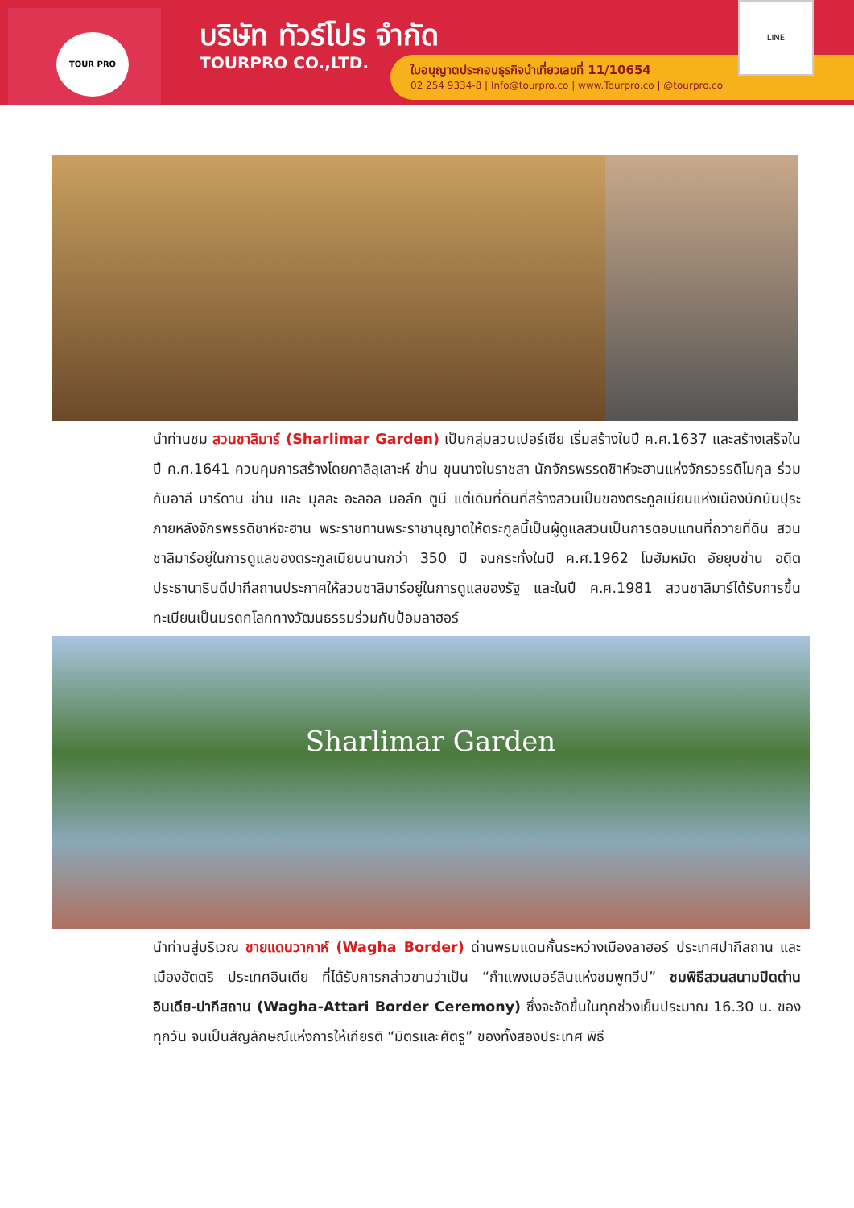TOUR PRO บริษัท ทัวร์โปร จำกัด
TOURPRO CO.,LTD.
ใบอนุญาตประกอบธุรกิจนำเที่ยวเลขที่ 11/10654
02 254 9334-8 | Info@tourpro.co | www.Tourpro.co | @tourpro.co
LINE
นำท่านชม สวนชาลิมาร์ (Sharlimar Garden) เป็นกลุ่มสวนเปอร์เซีย เริ่มสร้างในปี ค.ศ.1637 และสร้างเสร็จในปี ค.ศ.1641 ควบคุมการสร้างโดยคาลิลุเลาะห์ ข่าน ขุนนางในราชสา นักจักรพรรดชิาห์จะฮานแห่งจักรวรรดิโมกุล ร่วมกับอาลี มาร์ดาน ข่าน และ มุลละ อะลอล มอล์ก ตูนี แต่เดิมที่ดินที่สร้างสวนเป็นของตระกูลเมียนแห่งเมืองบักบันปุระ ภายหลังจักรพรรดิชาห์จะฮาน พระราชทานพระราชานุญาตให้ตระกูลนี้เป็นผู้ดูแลสวนเป็นการตอบแทนที่ถวายที่ดิน สวนชาลิมาร์อยู่ในการดูแลของตระกูลเมียนนานกว่า 350 ปี จนกระทั่งในปี ค.ศ.1962 โมฮัมหมัด อัยยุบข่าน อดีตประธานาธิบดีปากีสถานประกาศให้สวนชาลิมาร์อยู่ในการดูแลของรัฐ และในปี ค.ศ.1981 สวนชาลิมาร์ได้รับการขึ้นทะเบียนเป็นมรดกโลกทางวัฒนธรรมร่วมกับป้อมลาฮอร์
Sharlimar Garden
นำท่านสู่บริเวณ ชายแดนวากาห์ (Wagha Border) ด่านพรมแดนกั้นระหว่างเมืองลาฮอร์ ประเทศปากีสถาน และเมืองอัตตริ ประเทศอินเดีย ที่ได้รับการกล่าวขานว่าเป็น “กำแพงเบอร์ลินแห่งชมพูทวีป” ชมพิธีสวนสนามปิดด่านอินเดีย-ปากีสถาน (Wagha-Attari Border Ceremony) ซึ่งจะจัดขึ้นในทุกช่วงเย็นประมาณ 16.30 น. ของทุกวัน จนเป็นสัญลักษณ์แห่งการให้เกียรติ “มิตรและศัตรู” ของทั้งสองประเทศ พิธี